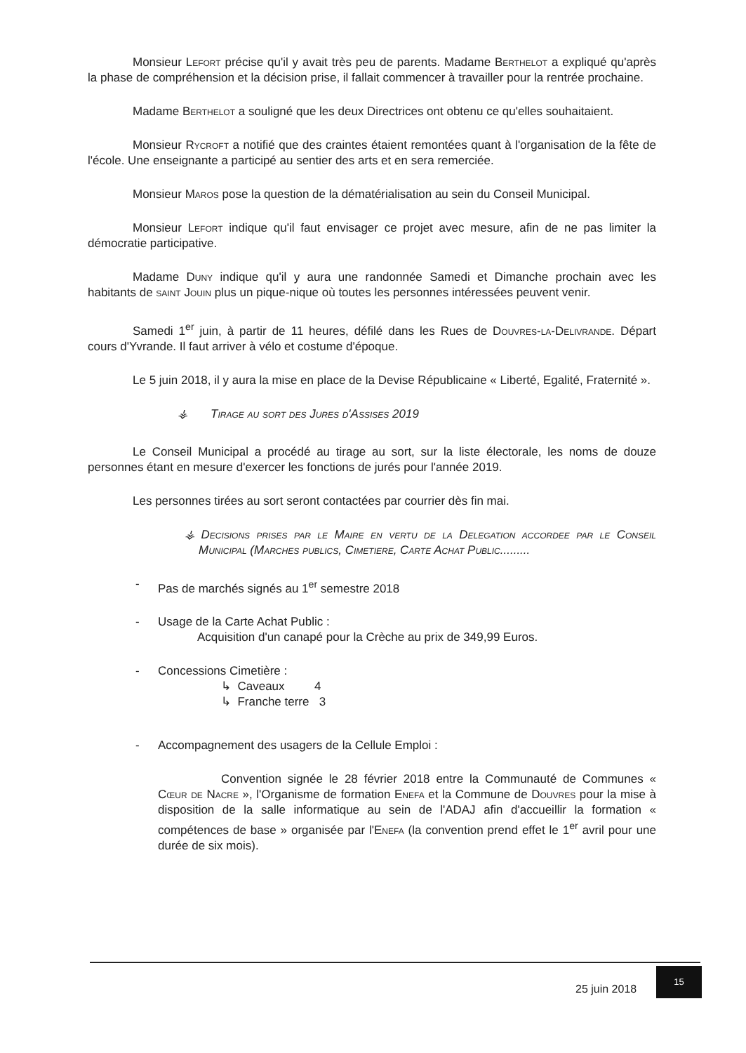Monsieur Lefort précise qu'il y avait très peu de parents. Madame Berthelot a expliqué qu'après la phase de compréhension et la décision prise, il fallait commencer à travailler pour la rentrée prochaine.
Madame Berthelot a souligné que les deux Directrices ont obtenu ce qu'elles souhaitaient.
Monsieur Rycroft a notifié que des craintes étaient remontées quant à l'organisation de la fête de l'école. Une enseignante a participé au sentier des arts et en sera remerciée.
Monsieur Maros pose la question de la dématérialisation au sein du Conseil Municipal.
Monsieur Lefort indique qu'il faut envisager ce projet avec mesure, afin de ne pas limiter la démocratie participative.
Madame Duny indique qu'il y aura une randonnée Samedi et Dimanche prochain avec les habitants de saint Jouin plus un pique-nique où toutes les personnes intéressées peuvent venir.
Samedi 1<sup>er</sup> juin, à partir de 11 heures, défilé dans les Rues de Douvres-la-Delivrande. Départ cours d'Yvrande. Il faut arriver à vélo et costume d'époque.
Le 5 juin 2018, il y aura la mise en place de la Devise Républicaine « Liberté, Egalité, Fraternité ».
⚶ Tirage au sort des Jures d'Assises 2019
Le Conseil Municipal a procédé au tirage au sort, sur la liste électorale, les noms de douze personnes étant en mesure d'exercer les fonctions de jurés pour l'année 2019.
Les personnes tirées au sort seront contactées par courrier dès fin mai.
⚶ Decisions prises par le Maire en vertu de la Delegation accordee par le Conseil Municipal (Marches publics, Cimetiere, Carte Achat Public.........
- Pas de marchés signés au 1<sup>er</sup> semestre 2018
- Usage de la Carte Achat Public :
Acquisition d'un canapé pour la Crèche au prix de 349,99 Euros.
- Concessions Cimetière :
↳ Caveaux 4
↳ Franche terre 3
- Accompagnement des usagers de la Cellule Emploi :
Convention signée le 28 février 2018 entre la Communauté de Communes « Cœur de Nacre », l'Organisme de formation Enefa et la Commune de Douvres pour la mise à disposition de la salle informatique au sein de l'ADAJ afin d'accueillir la formation « compétences de base » organisée par l'Enefa (la convention prend effet le 1<sup>er</sup> avril pour une durée de six mois).
25 juin 2018
15